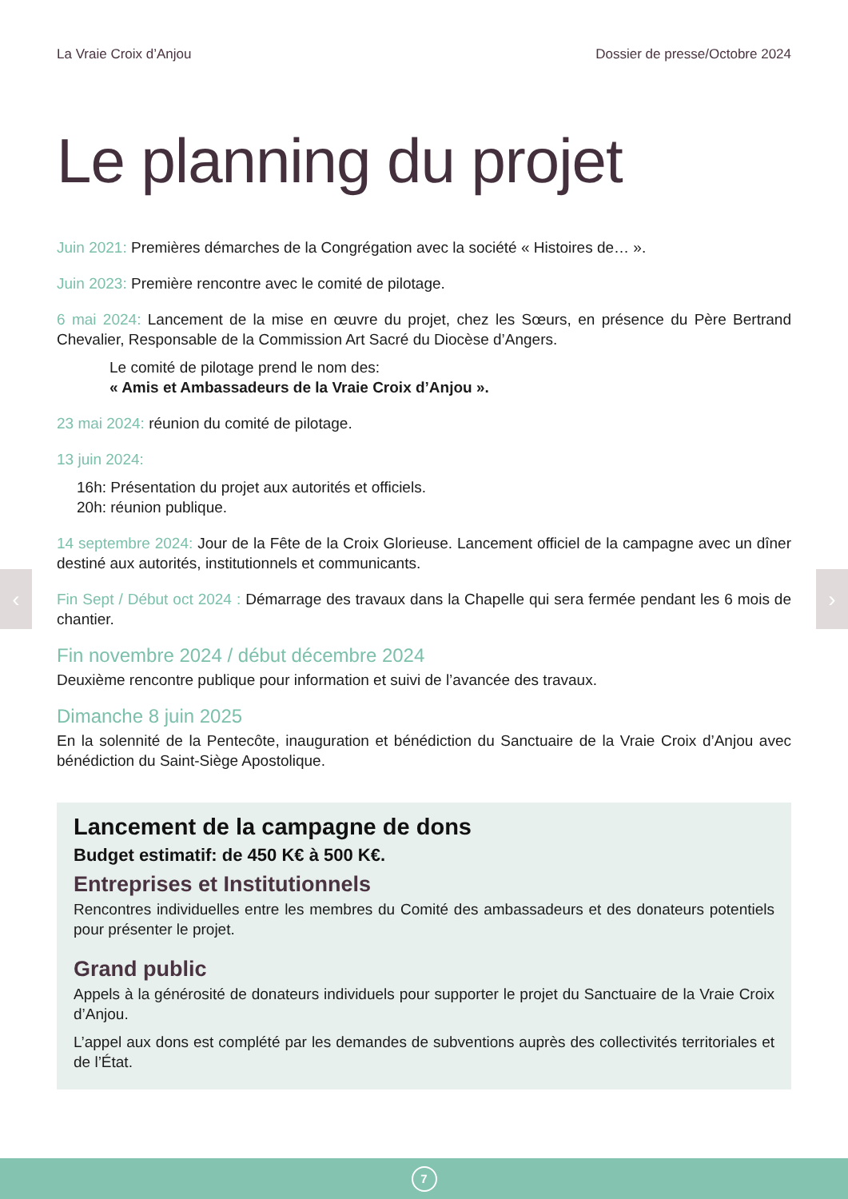La Vraie Croix d’Anjou Dossier de presse/Octobre 2024
Le planning du projet
Juin 2021: Premières démarches de la Congrégation avec la société « Histoires de… ».
Juin 2023: Première rencontre avec le comité de pilotage.
6 mai 2024: Lancement de la mise en œuvre du projet, chez les Sœurs, en présence du Père Bertrand Chevalier, Responsable de la Commission Art Sacré du Diocèse d’Angers.
Le comité de pilotage prend le nom des:
« Amis et Ambassadeurs de la Vraie Croix d’Anjou ».
23 mai 2024: réunion du comité de pilotage.
13 juin 2024:
16h: Présentation du projet aux autorités et officiels.
20h: réunion publique.
14 septembre 2024: Jour de la Fête de la Croix Glorieuse. Lancement officiel de la campagne avec un dîner destiné aux autorités, institutionnels et communicants.
Fin Sept / Début oct 2024 : Démarrage des travaux dans la Chapelle qui sera fermée pendant les 6 mois de chantier.
Fin novembre 2024 / début décembre 2024
Deuxième rencontre publique pour information et suivi de l’avancée des travaux.
Dimanche 8 juin 2025
En la solennité de la Pentecôte, inauguration et bénédiction du Sanctuaire de la Vraie Croix d’Anjou avec bénédiction du Saint-Siège Apostolique.
Lancement de la campagne de dons
Budget estimatif: de 450 K€ à 500 K€.
Entreprises et Institutionnels
Rencontres individuelles entre les membres du Comité des ambassadeurs et des donateurs potentiels pour présenter le projet.
Grand public
Appels à la générosité de donateurs individuels pour supporter le projet du Sanctuaire de la Vraie Croix d’Anjou.
L’appel aux dons est complété par les demandes de subventions auprès des collectivités territoriales et de l’État.
‹ ›
7